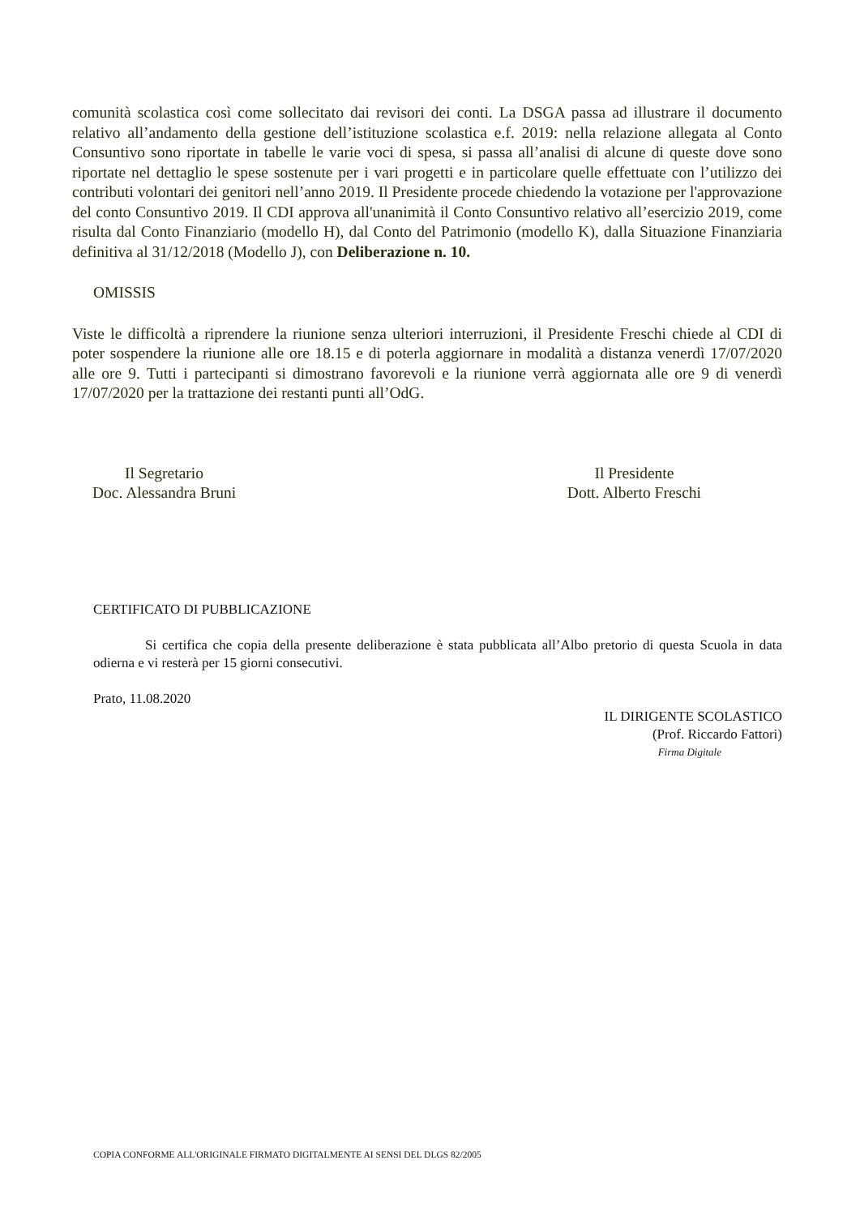comunità scolastica così come sollecitato dai revisori dei conti. La DSGA passa ad illustrare il documento relativo all’andamento della gestione dell’istituzione scolastica e.f. 2019: nella relazione allegata al Conto Consuntivo sono riportate in tabelle le varie voci di spesa, si passa all’analisi di alcune di queste dove sono riportate nel dettaglio le spese sostenute per i vari progetti e in particolare quelle effettuate con l’utilizzo dei contributi volontari dei genitori nell’anno 2019. Il Presidente procede chiedendo la votazione per l'approvazione del conto Consuntivo 2019. Il CDI approva all'unanimità il Conto Consuntivo relativo all’esercizio 2019, come risulta dal Conto Finanziario (modello H), dal Conto del Patrimonio (modello K), dalla Situazione Finanziaria definitiva al 31/12/2018 (Modello J), con Deliberazione n. 10.
OMISSIS
Viste le difficoltà a riprendere la riunione senza ulteriori interruzioni, il Presidente Freschi chiede al CDI di poter sospendere la riunione alle ore 18.15 e di poterla aggiornare in modalità a distanza venerdì 17/07/2020 alle ore 9. Tutti i partecipanti si dimostrano favorevoli e la riunione verrà aggiornata alle ore 9 di venerdì 17/07/2020 per la trattazione dei restanti punti all’OdG.
Il Segretario
Doc. Alessandra Bruni
Il Presidente
Dott. Alberto Freschi
CERTIFICATO DI PUBBLICAZIONE
Si certifica che copia della presente deliberazione è stata pubblicata all’Albo pretorio di questa Scuola in data odierna e vi resterà per 15 giorni consecutivi.
Prato, 11.08.2020
IL DIRIGENTE SCOLASTICO
(Prof. Riccardo Fattori)
Firma Digitale
COPIA CONFORME ALL'ORIGINALE FIRMATO DIGITALMENTE AI SENSI DEL DLGS 82/2005